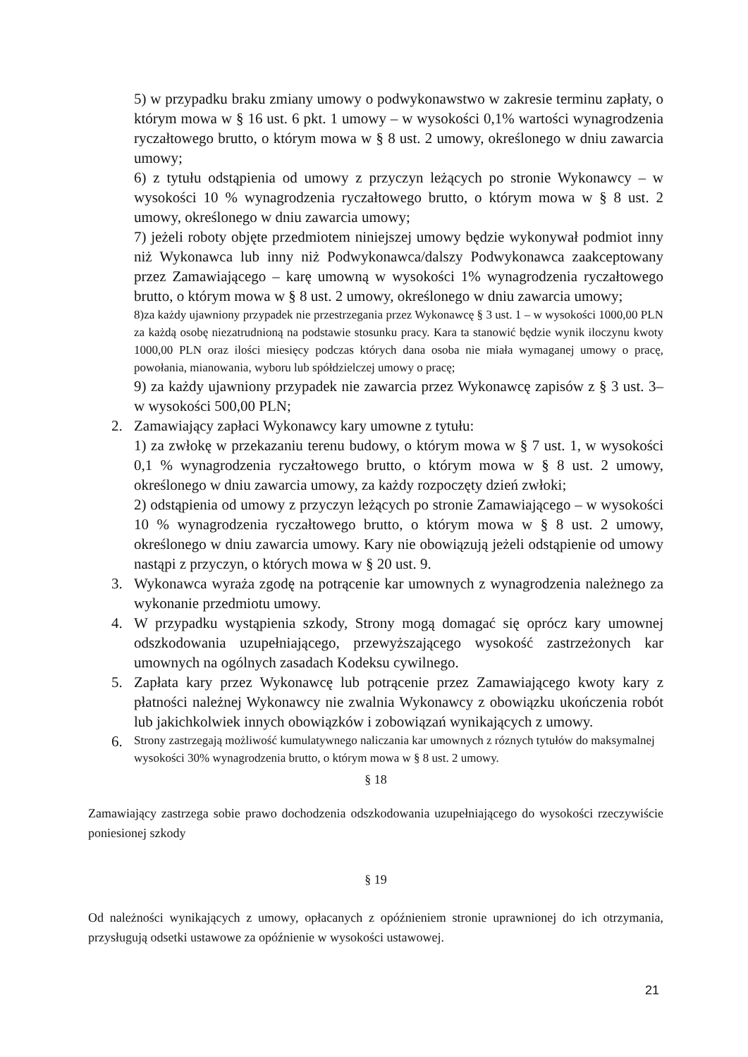5) w przypadku braku zmiany umowy o podwykonawstwo w zakresie terminu zapłaty, o którym mowa w § 16 ust. 6 pkt. 1 umowy – w wysokości 0,1% wartości wynagrodzenia ryczałtowego brutto, o którym mowa w § 8 ust. 2 umowy, określonego w dniu zawarcia umowy;
6) z tytułu odstąpienia od umowy z przyczyn leżących po stronie Wykonawcy – w wysokości 10 % wynagrodzenia ryczałtowego brutto, o którym mowa w § 8 ust. 2 umowy, określonego w dniu zawarcia umowy;
7) jeżeli roboty objęte przedmiotem niniejszej umowy będzie wykonywał podmiot inny niż Wykonawca lub inny niż Podwykonawca/dalszy Podwykonawca zaakceptowany przez Zamawiającego – karę umowną w wysokości 1% wynagrodzenia ryczałtowego brutto, o którym mowa w § 8 ust. 2 umowy, określonego w dniu zawarcia umowy;
8)za każdy ujawniony przypadek nie przestrzegania przez Wykonawcę § 3 ust. 1 – w wysokości 1000,00 PLN za każdą osobę niezatrudnioną na podstawie stosunku pracy. Kara ta stanowić będzie wynik iloczynu kwoty 1000,00 PLN oraz ilości miesięcy podczas których dana osoba nie miała wymaganej umowy o pracę, powołania, mianowania, wyboru lub spółdzielczej umowy o pracę;
9) za każdy ujawniony przypadek nie zawarcia przez Wykonawcę zapisów z § 3 ust. 3– w wysokości 500,00 PLN;
2. Zamawiający zapłaci Wykonawcy kary umowne z tytułu:
1) za zwłokę w przekazaniu terenu budowy, o którym mowa w § 7 ust. 1, w wysokości 0,1 % wynagrodzenia ryczałtowego brutto, o którym mowa w § 8 ust. 2 umowy, określonego w dniu zawarcia umowy, za każdy rozpoczęty dzień zwłoki;
2) odstąpienia od umowy z przyczyn leżących po stronie Zamawiającego – w wysokości 10 % wynagrodzenia ryczałtowego brutto, o którym mowa w § 8 ust. 2 umowy, określonego w dniu zawarcia umowy. Kary nie obowiązują jeżeli odstąpienie od umowy nastąpi z przyczyn, o których mowa w § 20 ust. 9.
3. Wykonawca wyraża zgodę na potrącenie kar umownych z wynagrodzenia należnego za wykonanie przedmiotu umowy.
4. W przypadku wystąpienia szkody, Strony mogą domagać się oprócz kary umownej odszkodowania uzupełniającego, przewyższającego wysokość zastrzeżonych kar umownych na ogólnych zasadach Kodeksu cywilnego.
5. Zapłata kary przez Wykonawcę lub potrącenie przez Zamawiającego kwoty kary z płatności należnej Wykonawcy nie zwalnia Wykonawcy z obowiązku ukończenia robót lub jakichkolwiek innych obowiązków i zobowiązań wynikających z umowy.
6.
Strony zastrzegają możliwość kumulatywnego naliczania kar umownych z róznych tytułów do maksymalnej wysokości 30% wynagrodzenia brutto, o którym mowa w § 8 ust. 2 umowy.
§ 18
Zamawiający zastrzega sobie prawo dochodzenia odszkodowania uzupełniającego do wysokości rzeczywiście poniesionej szkody
§ 19
Od należności wynikających z umowy, opłacanych z opóźnieniem stronie uprawnionej do ich otrzymania, przysługują odsetki ustawowe za opóźnienie w wysokości ustawowej.
21